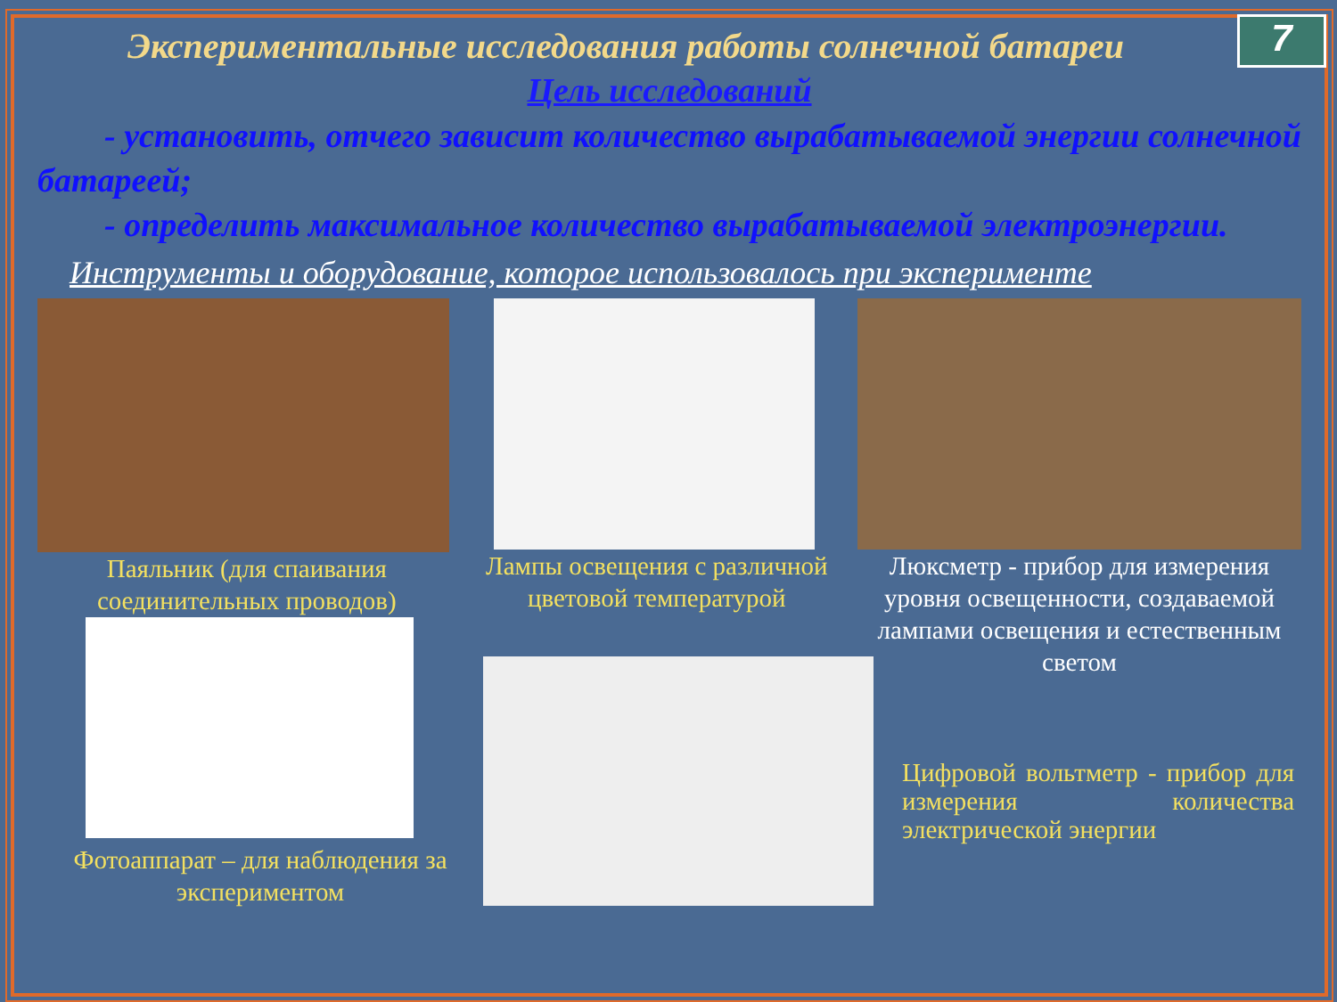7
Экспериментальные исследования работы солнечной батареи
Цель исследований
- установить, отчего зависит количество вырабатываемой энергии солнечной батареей;
- определить максимальное количество вырабатываемой электроэнергии.
Инструменты и оборудование, которое использовалось при эксперименте
Паяльник (для спаивания соединительных проводов) Лампы освещения с различной цветовой температурой
Люксметр - прибор для измерения уровня освещенности, создаваемой лампами освещения и естественным светом
Фотоаппарат – для наблюдения за экспериментом
Цифровой вольтметр - прибор для измерения количества электрической энергии